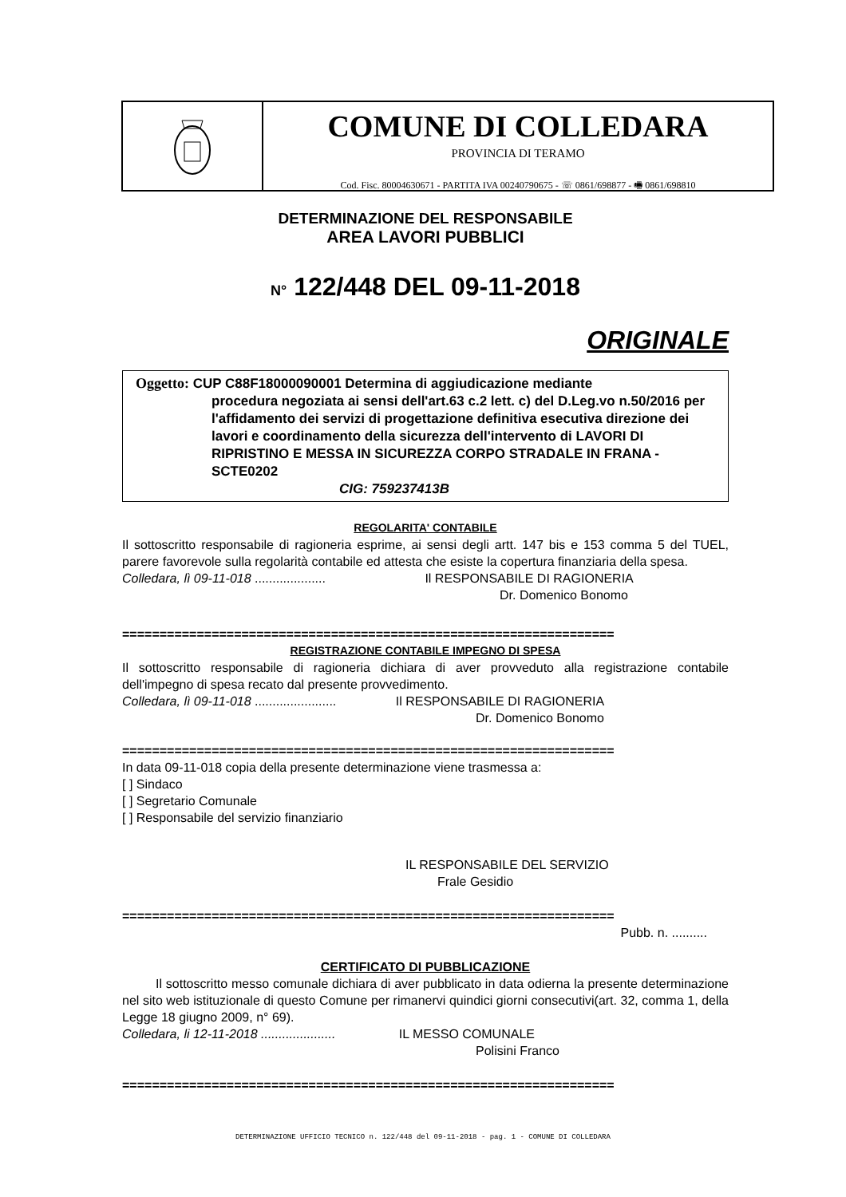COMUNE DI COLLEDARA
PROVINCIA DI TERAMO
Cod. Fisc. 80004630671 - PARTITA IVA 00240790675 - ☏ 0861/698877 - 🖷 0861/698810
DETERMINAZIONE DEL RESPONSABILE
AREA LAVORI PUBBLICI
N° 122/448 DEL 09-11-2018
ORIGINALE
Oggetto: CUP C88F18000090001 Determina di aggiudicazione mediante
procedura negoziata ai sensi dell'art.63 c.2 lett. c) del D.Leg.vo n.50/2016 per l'affidamento dei servizi di progettazione definitiva esecutiva direzione dei lavori e coordinamento della sicurezza dell'intervento di LAVORI DI RIPRISTINO E MESSA IN SICUREZZA CORPO STRADALE IN FRANA - SCTE0202
CIG: 759237413B
REGOLARITA' CONTABILE
Il sottoscritto responsabile di ragioneria esprime, ai sensi degli artt. 147 bis e 153 comma 5 del TUEL, parere favorevole sulla regolarità contabile ed attesta che esiste la copertura finanziaria della spesa.
Colledara, lì 09-11-018 .................... Il RESPONSABILE DI RAGIONERIA
Dr. Domenico Bonomo
==================================================================
REGISTRAZIONE CONTABILE IMPEGNO DI SPESA
Il sottoscritto responsabile di ragioneria dichiara di aver provveduto alla registrazione contabile dell'impegno di spesa recato dal presente provvedimento.
Colledara, lì 09-11-018 ....................... Il RESPONSABILE DI RAGIONERIA
Dr. Domenico Bonomo
==================================================================
In data 09-11-018 copia della presente determinazione viene trasmessa a:
[ ] Sindaco
[ ] Segretario Comunale
[ ] Responsabile del servizio finanziario
IL RESPONSABILE DEL SERVIZIO
Frale Gesidio
==================================================================
Pubb. n. ..........
CERTIFICATO DI PUBBLICAZIONE
Il sottoscritto messo comunale dichiara di aver pubblicato in data odierna la presente determinazione nel sito web istituzionale di questo Comune per rimanervi quindici giorni consecutivi(art. 32, comma 1, della Legge 18 giugno 2009, n° 69).
Colledara, li 12-11-2018 ..................... IL MESSO COMUNALE
Polisini Franco
==================================================================
DETERMINAZIONE UFFICIO TECNICO n. 122/448 del 09-11-2018 - pag. 1 - COMUNE DI COLLEDARA